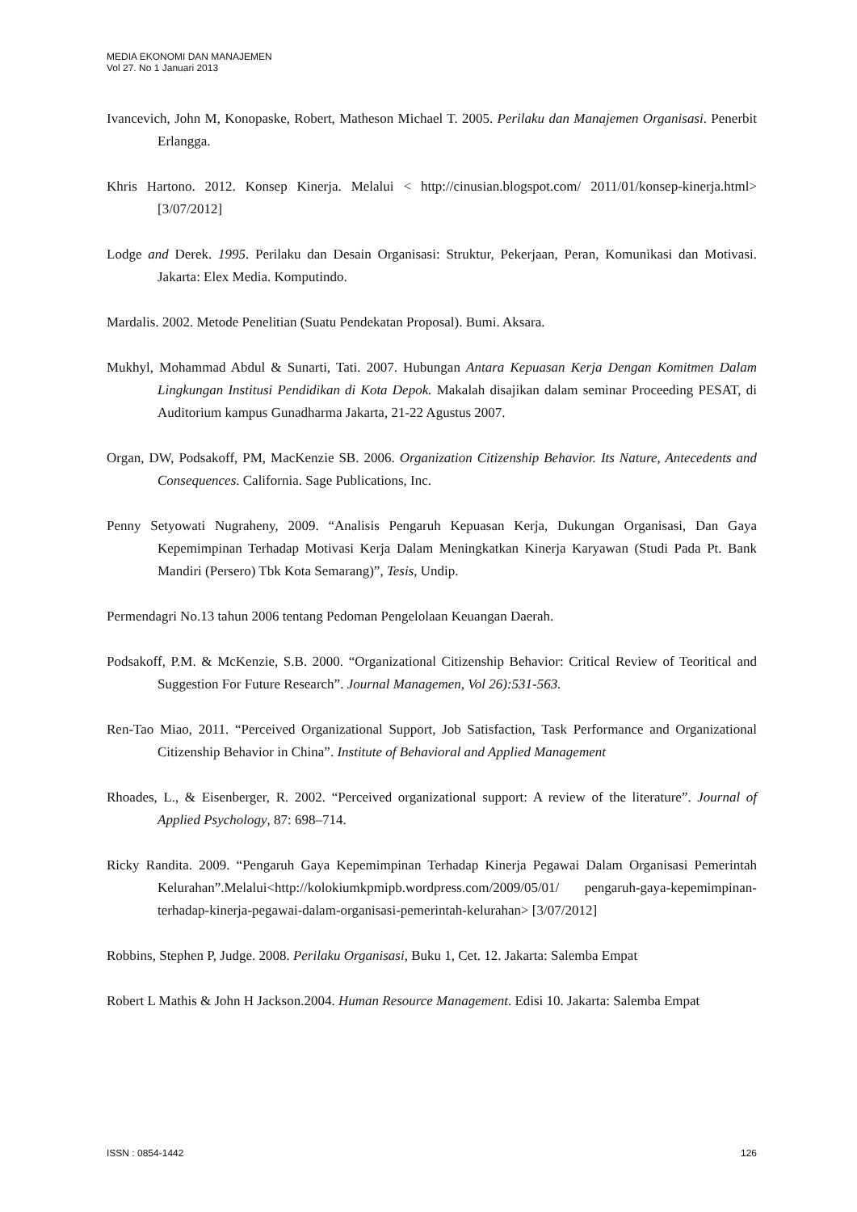MEDIA EKONOMI DAN MANAJEMEN
Vol 27. No 1 Januari 2013
Ivancevich, John M, Konopaske, Robert, Matheson Michael T. 2005. Perilaku dan Manajemen Organisasi. Penerbit Erlangga.
Khris Hartono. 2012. Konsep Kinerja. Melalui < http://cinusian.blogspot.com/ 2011/01/konsep-kinerja.html> [3/07/2012]
Lodge and Derek. 1995. Perilaku dan Desain Organisasi: Struktur, Pekerjaan, Peran, Komunikasi dan Motivasi. Jakarta: Elex Media. Komputindo.
Mardalis. 2002. Metode Penelitian (Suatu Pendekatan Proposal). Bumi. Aksara.
Mukhyl, Mohammad Abdul & Sunarti, Tati. 2007. Hubungan Antara Kepuasan Kerja Dengan Komitmen Dalam Lingkungan Institusi Pendidikan di Kota Depok. Makalah disajikan dalam seminar Proceeding PESAT, di Auditorium kampus Gunadharma Jakarta, 21-22 Agustus 2007.
Organ, DW, Podsakoff, PM, MacKenzie SB. 2006. Organization Citizenship Behavior. Its Nature, Antecedents and Consequences. California. Sage Publications, Inc.
Penny Setyowati Nugraheny, 2009. “Analisis Pengaruh Kepuasan Kerja, Dukungan Organisasi, Dan Gaya Kepemimpinan Terhadap Motivasi Kerja Dalam Meningkatkan Kinerja Karyawan (Studi Pada Pt. Bank Mandiri (Persero) Tbk Kota Semarang)”, Tesis, Undip.
Permendagri No.13 tahun 2006 tentang Pedoman Pengelolaan Keuangan Daerah.
Podsakoff, P.M. & McKenzie, S.B. 2000. “Organizational Citizenship Behavior: Critical Review of Teoritical and Suggestion For Future Research”. Journal Managemen, Vol 26):531-563.
Ren-Tao Miao, 2011. “Perceived Organizational Support, Job Satisfaction, Task Performance and Organizational Citizenship Behavior in China”. Institute of Behavioral and Applied Management
Rhoades, L., & Eisenberger, R. 2002. “Perceived organizational support: A review of the literature”. Journal of Applied Psychology, 87: 698–714.
Ricky Randita. 2009. “Pengaruh Gaya Kepemimpinan Terhadap Kinerja Pegawai Dalam Organisasi Pemerintah Kelurahan”.Melalui<http://kolokiumkpmipb.wordpress.com/2009/05/01/ pengaruh-gaya-kepemimpinan-terhadap-kinerja-pegawai-dalam-organisasi-pemerintah-kelurahan> [3/07/2012]
Robbins, Stephen P, Judge. 2008. Perilaku Organisasi, Buku 1, Cet. 12. Jakarta: Salemba Empat
Robert L Mathis & John H Jackson.2004. Human Resource Management. Edisi 10. Jakarta: Salemba Empat
ISSN : 0854-1442 126